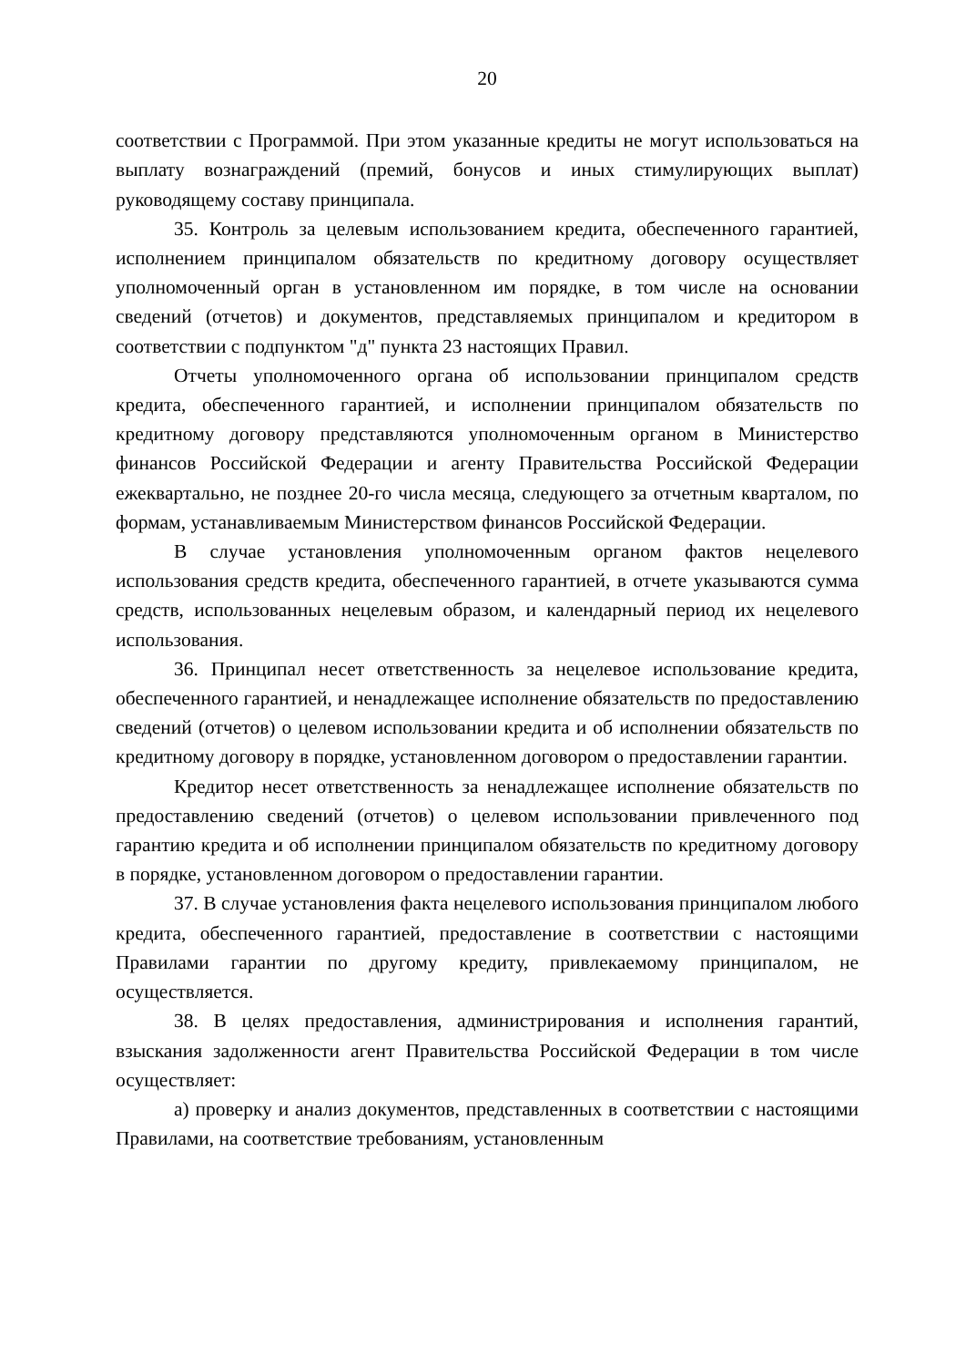20
соответствии с Программой. При этом указанные кредиты не могут использоваться на выплату вознаграждений (премий, бонусов и иных стимулирующих выплат) руководящему составу принципала.
35. Контроль за целевым использованием кредита, обеспеченного гарантией, исполнением принципалом обязательств по кредитному договору осуществляет уполномоченный орган в установленном им порядке, в том числе на основании сведений (отчетов) и документов, представляемых принципалом и кредитором в соответствии с подпунктом "д" пункта 23 настоящих Правил.
Отчеты уполномоченного органа об использовании принципалом средств кредита, обеспеченного гарантией, и исполнении принципалом обязательств по кредитному договору представляются уполномоченным органом в Министерство финансов Российской Федерации и агенту Правительства Российской Федерации ежеквартально, не позднее 20-го числа месяца, следующего за отчетным кварталом, по формам, устанавливаемым Министерством финансов Российской Федерации.
В случае установления уполномоченным органом фактов нецелевого использования средств кредита, обеспеченного гарантией, в отчете указываются сумма средств, использованных нецелевым образом, и календарный период их нецелевого использования.
36. Принципал несет ответственность за нецелевое использование кредита, обеспеченного гарантией, и ненадлежащее исполнение обязательств по предоставлению сведений (отчетов) о целевом использовании кредита и об исполнении обязательств по кредитному договору в порядке, установленном договором о предоставлении гарантии.
Кредитор несет ответственность за ненадлежащее исполнение обязательств по предоставлению сведений (отчетов) о целевом использовании привлеченного под гарантию кредита и об исполнении принципалом обязательств по кредитному договору в порядке, установленном договором о предоставлении гарантии.
37. В случае установления факта нецелевого использования принципалом любого кредита, обеспеченного гарантией, предоставление в соответствии с настоящими Правилами гарантии по другому кредиту, привлекаемому принципалом, не осуществляется.
38. В целях предоставления, администрирования и исполнения гарантий, взыскания задолженности агент Правительства Российской Федерации в том числе осуществляет:
а) проверку и анализ документов, представленных в соответствии с настоящими Правилами, на соответствие требованиям, установленным